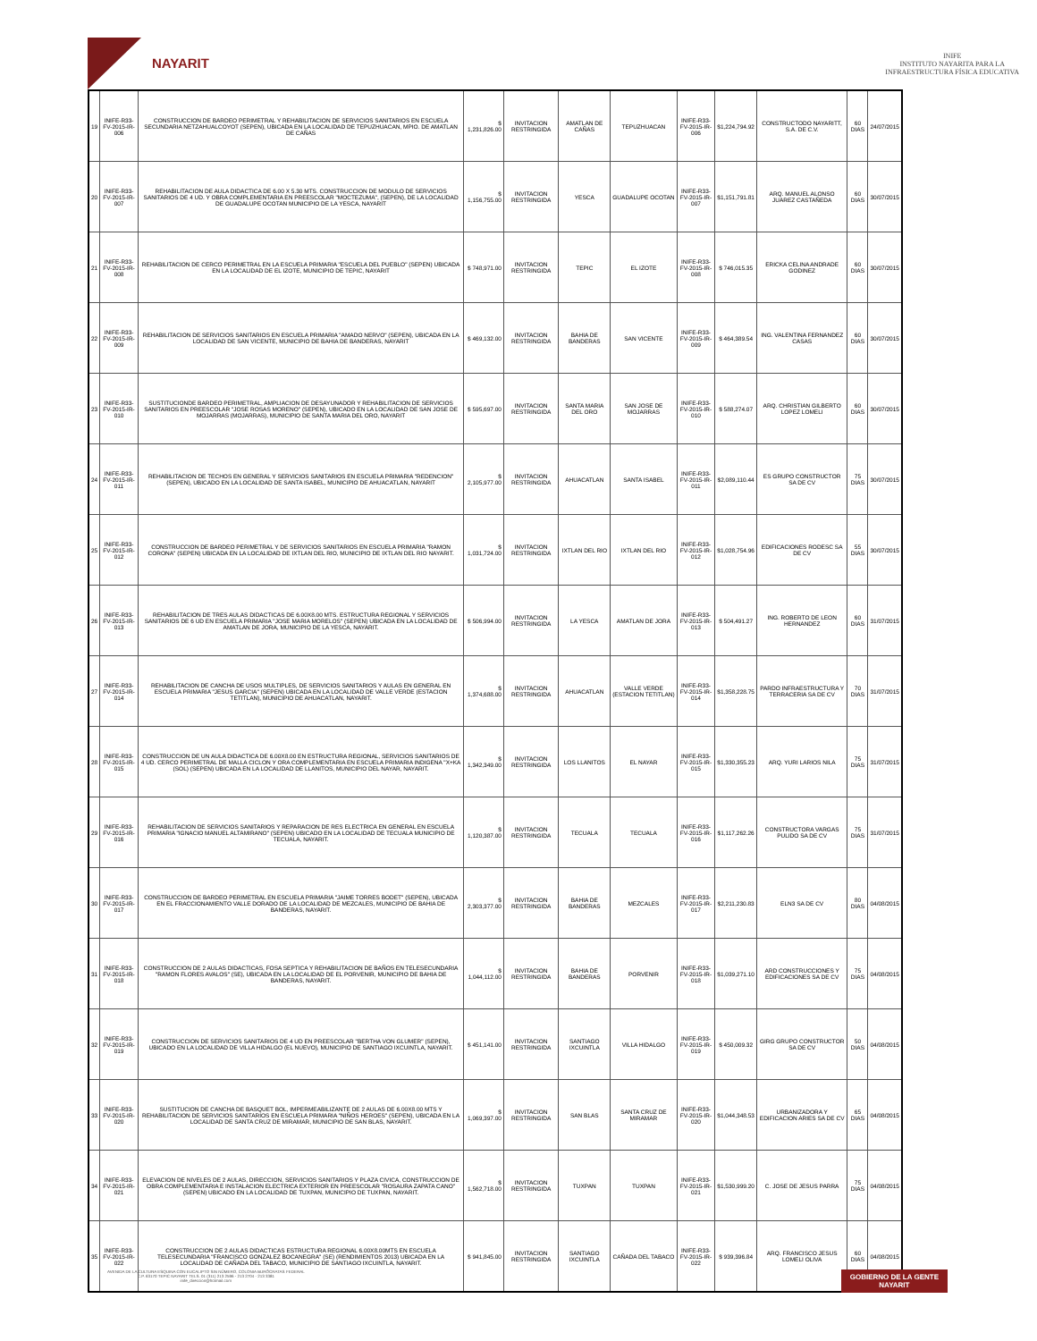NAYARIT
INIFE
INSTITUTO NAYARITA PARA LA
INFRAESTRUCTURA FÍSICA EDUCATIVA
| 19 | INIFE-R33-FV-2015-IR-006 | CONSTRUCCION DE BARDEO PERIMETRAL Y REHABILITACION DE SERVICIOS SANITARIOS EN ESCUELA SECUNDARIA NETZAHUALCOYOT (SEPEN), UBICADA EN LA LOCALIDAD DE TEPUZHUACAN, MPIO. DE AMATLAN DE CAÑAS | $ 1,231,826.00 | INVITACION RESTRINGIDA | AMATLAN DE CAÑAS | TEPUZHUACAN | INIFE-R33-FV-2015-IR-006 | $1,224,794.92 | CONSTRUCTODO NAYARITT, S.A. DE C.V. | 60 DIAS | 24/07/2015 |
| 20 | INIFE-R33-FV-2015-IR-007 | REHABILITACION DE AULA DIDACTICA DE 6.00 X 5.30 MTS. CONSTRUCCION DE MODULO DE SERVICIOS SANITARIOS DE 4 UD. Y OBRA COMPLEMENTARIA EN PREESCOLAR "MOCTEZUMA", (SEPEN), DE LA LOCALIDAD DE GUADALUPE OCOTAN MUNICIPIO DE LA YESCA, NAYARIT | $ 1,156,755.00 | INVITACION RESTRINGIDA | YESCA | GUADALUPE OCOTAN | INIFE-R33-FV-2015-IR-007 | $1,151,791.81 | ARQ. MANUEL ALONSO JUAREZ CASTAÑEDA | 60 DIAS | 30/07/2015 |
| 21 | INIFE-R33-FV-2015-IR-008 | REHABILITACION DE CERCO PERIMETRAL EN LA ESCUELA PRIMARIA "ESCUELA DEL PUEBLO" (SEPEN) UBICADA EN LA LOCALIDAD DE EL IZOTE, MUNICIPIO DE TEPIC, NAYARIT | $ 748,971.00 | INVITACION RESTRINGIDA | TEPIC | EL IZOTE | INIFE-R33-FV-2015-IR-008 | $ 746,015.35 | ERICKA CELINA ANDRADE GODINEZ | 60 DIAS | 30/07/2015 |
| 22 | INIFE-R33-FV-2015-IR-009 | REHABILITACION DE SERVICIOS SANITARIOS EN ESCUELA PRIMARIA "AMADO NERVO" (SEPEN), UBICADA EN LA LOCALIDAD DE SAN VICENTE, MUNICIPIO DE BAHIA DE BANDERAS, NAYARIT | $ 469,132.00 | INVITACION RESTRINGIDA | BAHIA DE BANDERAS | SAN VICENTE | INIFE-R33-FV-2015-IR-009 | $ 464,389.54 | ING. VALENTINA FERNANDEZ CASAS | 60 DIAS | 30/07/2015 |
| 23 | INIFE-R33-FV-2015-IR-010 | SUSTITUCIONDE BARDEO PERIMETRAL, AMPLIACION DE DESAYUNADOR Y REHABILITACION DE SERVICIOS SANITARIOS EN PREESCOLAR "JOSE ROSAS MORENO" (SEPEN), UBICADO EN LA LOCALIDAD DE SAN JOSE DE MOJARRAS (MOJARRAS), MUNICIPIO DE SANTA MARIA DEL ORO, NAYARIT | $ 595,697.00 | INVITACION RESTRINGIDA | SANTA MARIA DEL ORO | SAN JOSE DE MOJARRAS | INIFE-R33-FV-2015-IR-010 | $ 588,274.07 | ARQ. CHRISTIAN GILBERTO LOPEZ LOMELI | 60 DIAS | 30/07/2015 |
| 24 | INIFE-R33-FV-2015-IR-011 | REHABILITACION DE TECHOS EN GENERAL Y SERVICIOS SANITARIOS EN ESCUELA PRIMARIA "REDENCION" (SEPEN), UBICADO EN LA LOCALIDAD DE SANTA ISABEL, MUNICIPIO DE AHUACATLAN, NAYARIT | $ 2,105,977.00 | INVITACION RESTRINGIDA | AHUACATLAN | SANTA ISABEL | INIFE-R33-FV-2015-IR-011 | $2,089,110.44 | ES GRUPO CONSTRUCTOR SA DE CV | 75 DIAS | 30/07/2015 |
| 25 | INIFE-R33-FV-2015-IR-012 | CONSTRUCCION DE BARDEO PERIMETRAL Y DE SERVICIOS SANITARIOS EN ESCUELA PRIMARIA "RAMON CORONA" (SEPEN) UBICADA EN LA LOCALIDAD DE IXTLAN DEL RIO, MUNICIPIO DE IXTLAN DEL RIO NAYARIT. | $ 1,031,724.00 | INVITACION RESTRINGIDA | IXTLAN DEL RIO | IXTLAN DEL RIO | INIFE-R33-FV-2015-IR-012 | $1,028,754.96 | EDIFICACIONES RODESC SA DE CV | 55 DIAS | 30/07/2015 |
| 26 | INIFE-R33-FV-2015-IR-013 | REHABILITACION DE TRES AULAS DIDACTICAS DE 6.00X8.00 MTS. ESTRUCTURA REGIONAL Y SERVICIOS SANITARIOS DE 6 UD EN ESCUELA PRIMARIA "JOSE MARIA MORELOS" (SEPEN) UBICADA EN LA LOCALIDAD DE AMATLAN DE JORA, MUNICIPIO DE LA YESCA, NAYARIT. | $ 506,994.00 | INVITACION RESTRINGIDA | LA YESCA | AMATLAN DE JORA | INIFE-R33-FV-2015-IR-013 | $ 504,491.27 | ING. ROBERTO DE LEON HERNANDEZ | 60 DIAS | 31/07/2015 |
| 27 | INIFE-R33-FV-2015-IR-014 | REHABILITACION DE CANCHA DE USOS MULTIPLES, DE SERVICIOS SANITARIOS Y AULAS EN GENERAL EN ESCUELA PRIMARIA "JESUS GARCIA" (SEPEN) UBICADA EN LA LOCALIDAD DE VALLE VERDE (ESTACION TETITLAN), MUNICIPIO DE AHUACATLAN, NAYARIT. | $ 1,374,688.00 | INVITACION RESTRINGIDA | AHUACATLAN | VALLE VERDE (ESTACION TETITLAN) | INIFE-R33-FV-2015-IR-014 | $1,358,228.75 | PARDO INFRAESTRUCTURA Y TERRACERIA SA DE CV | 70 DIAS | 31/07/2015 |
| 28 | INIFE-R33-FV-2015-IR-015 | CONSTRUCCION DE UN AULA DIDACTICA DE 6.00X8.00 EN ESTRUCTURA REGIONAL, SERVICIOS SANITARIOS DE 4 UD. CERCO PERIMETRAL DE MALLA CICLON Y ORA COMPLEMENTARIA EN ESCUELA PRIMARIA INDIGENA "X+KA (SOL) (SEPEN) UBICADA EN LA LOCALIDAD DE LLANITOS, MUNICIPIO DEL NAYAR, NAYARIT. | $ 1,342,349.00 | INVITACION RESTRINGIDA | LOS LLANITOS | EL NAYAR | INIFE-R33-FV-2015-IR-015 | $1,330,355.23 | ARQ. YURI LARIOS NILA | 75 DIAS | 31/07/2015 |
| 29 | INIFE-R33-FV-2015-IR-016 | REHABILITACION DE SERVICIOS SANITARIOS Y REPARACION DE RES ELECTRICA EN GENERAL EN ESCUELA PRIMARIA "IGNACIO MANUEL ALTAMIRANO" (SEPEN) UBICADO EN LA LOCALIDAD DE TECUALA MUNICIPIO DE TECUALA, NAYARIT. | $ 1,120,387.00 | INVITACION RESTRINGIDA | TECUALA | TECUALA | INIFE-R33-FV-2015-IR-016 | $1,117,262.26 | CONSTRUCTORA VARGAS PULIDO SA DE CV | 75 DIAS | 31/07/2015 |
| 30 | INIFE-R33-FV-2015-IR-017 | CONSTRUCCION DE BARDEO PERIMETRAL EN ESCUELA PRIMARIA "JAIME TORRES BODET" (SEPEN), UBICADA EN EL FRACCIONAMIENTO VALLE DORADO DE LA LOCALIDAD DE MEZCALES, MUNICIPIO DE BAHIA DE BANDERAS, NAYARIT. | $ 2,303,377.00 | INVITACION RESTRINGIDA | BAHIA DE BANDERAS | MEZCALES | INIFE-R33-FV-2015-IR-017 | $2,211,230.83 | ELN3 SA DE CV | 80 DIAS | 04/08/2015 |
| 31 | INIFE-R33-FV-2015-IR-018 | CONSTRUCCION DE 2 AULAS DIDACTICAS, FOSA SEPTICA Y REHABILITACION DE BAÑOS EN TELESECUNDARIA "RAMON FLORES AVALOS" (SE), UBICADA EN LA LOCALIDAD DE EL PORVENIR, MUNICIPIO DE BAHIA DE BANDERAS, NAYARIT. | $ 1,044,112.00 | INVITACION RESTRINGIDA | BAHIA DE BANDERAS | PORVENIR | INIFE-R33-FV-2015-IR-018 | $1,039,271.10 | ARD CONSTRUCCIONES Y EDIFICACIONES SA DE CV | 75 DIAS | 04/08/2015 |
| 32 | INIFE-R33-FV-2015-IR-019 | CONSTRUCCION DE SERVICIOS SANITARIOS DE 4 UD EN PREESCOLAR "BERTHA VON GLUMER" (SEPEN), UBICADO EN LA LOCALIDAD DE VILLA HIDALGO (EL NUEVO), MUNICIPIO DE SANTIAGO IXCUINTLA, NAYARIT. | $ 451,141.00 | INVITACION RESTRINGIDA | SANTIAGO IXCUINTLA | VILLA HIDALGO | INIFE-R33-FV-2015-IR-019 | $ 450,009.32 | GIRG GRUPO CONSTRUCTOR SA DE CV | 50 DIAS | 04/08/2015 |
| 33 | INIFE-R33-FV-2015-IR-020 | SUSTITUCION DE CANCHA DE BASQUET BOL, IMPERMEABILIZANTE DE 2 AULAS DE 6.00X8.00 MTS Y REHABILITACION DE SERVICIOS SANITARIOS EN ESCUELA PRIMARIA "NIÑOS HEROES" (SEPEN), UBICADA EN LA LOCALIDAD DE SANTA CRUZ DE MIRAMAR, MUNICIPIO DE SAN BLAS, NAYARIT. | $ 1,069,397.00 | INVITACION RESTRINGIDA | SAN BLAS | SANTA CRUZ DE MIRAMAR | INIFE-R33-FV-2015-IR-020 | $1,044,348.53 | URBANIZADORA Y EDIFICACION ARIES SA DE CV | 65 DIAS | 04/08/2015 |
| 34 | INIFE-R33-FV-2015-IR-021 | ELEVACION DE NIVELES DE 2 AULAS, DIRECCION, SERVICIOS SANITARIOS Y PLAZA CIVICA, CONSTRUCCION DE OBRA COMPLEMENTARIA E INSTALACION ELECTRICA EXTERIOR EN PREESCOLAR "ROSAURA ZAPATA CANO" (SEPEN) UBICADO EN LA LOCALIDAD DE TUXPAN, MUNICIPIO DE TUXPAN, NAYARIT. | $ 1,562,718.00 | INVITACION RESTRINGIDA | TUXPAN | TUXPAN | INIFE-R33-FV-2015-IR-021 | $1,530,999.20 | C. JOSE DE JESUS PARRA | 75 DIAS | 04/08/2015 |
| 35 | INIFE-R33-FV-2015-IR-022 | CONSTRUCCION DE 2 AULAS DIDACTICAS ESTRUCTURA REGIONAL 6.00X8.00MTS EN ESCUELA TELESECUNDARIA "FRANCISCO GONZALEZ BOCANEGRA" (SE) (RENDIMIENTOS 2013) UBICADA EN LA LOCALIDAD DE CAÑADA DEL TABACO, MUNICIPIO DE SANTIAGO IXCUINTLA, NAYARIT. | $ 941,845.00 | INVITACION RESTRINGIDA | SANTIAGO IXCUINTLA | CAÑADA DEL TABACO | INIFE-R33-FV-2015-IR-022 | $ 939,396.84 | ARQ. FRANCISCO JESUS LOMELI OLIVA | 60 DIAS | 04/08/2015 |
AVENIDA DE LA CULTURA ESQUINA CON EUCALIPTO SIN NÚMERO, COLONIA BURÓCRATAS FEDERAL
C.P. 63170 TEPIC NAYARIT TELS. 01 (311) 213 2596 - 213 2704 - 213 3381
inife_direccion@hotmail.com
GOBIERNO DE LA GENTE
NAYARIT